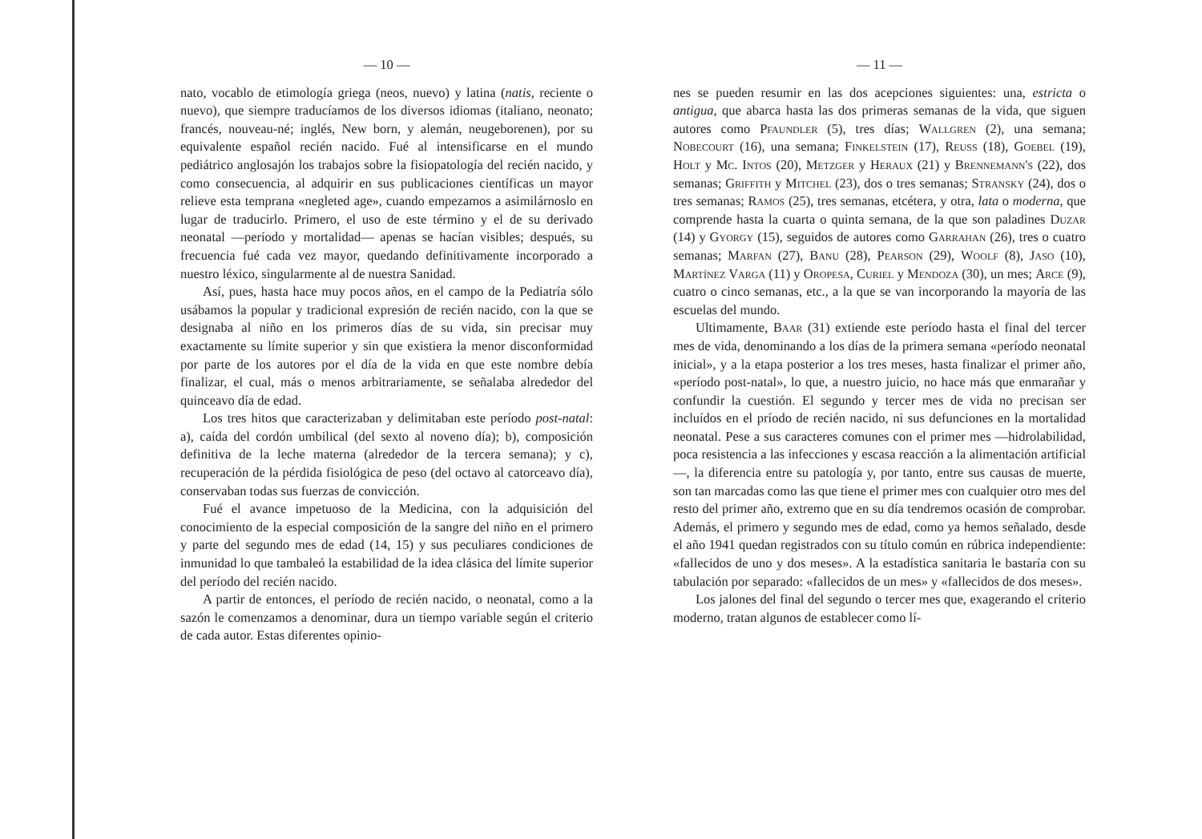— 10 —
nato, vocablo de etimología griega (neos, nuevo) y latina (natis, reciente o nuevo), que siempre traducíamos de los diversos idiomas (italiano, neonato; francés, nouveau-né; inglés, New born, y alemán, neugeborenen), por su equivalente español recién nacido. Fué al intensificarse en el mundo pediátrico anglosajón los trabajos sobre la fisiopatología del recién nacido, y como consecuencia, al adquirir en sus publicaciones científicas un mayor relieve esta temprana «negleted age», cuando empezamos a asimilárnoslo en lugar de traducirlo. Primero, el uso de este término y el de su derivado neonatal —período y mortalidad— apenas se hacían visibles; después, su frecuencia fué cada vez mayor, quedando definitivamente incorporado a nuestro léxico, singularmente al de nuestra Sanidad.
Así, pues, hasta hace muy pocos años, en el campo de la Pediatría sólo usábamos la popular y tradicional expresión de recién nacido, con la que se designaba al niño en los primeros días de su vida, sin precisar muy exactamente su límite superior y sin que existiera la menor disconformidad por parte de los autores por el día de la vida en que este nombre debía finalizar, el cual, más o menos arbitrariamente, se señalaba alrededor del quinceavo día de edad.
Los tres hitos que caracterizaban y delimitaban este período post-natal: a), caída del cordón umbilical (del sexto al noveno día); b), composición definitiva de la leche materna (alrededor de la tercera semana); y c), recuperación de la pérdida fisiológica de peso (del octavo al catorceavo día), conservaban todas sus fuerzas de convicción.
Fué el avance impetuoso de la Medicina, con la adquisición del conocimiento de la especial composición de la sangre del niño en el primero y parte del segundo mes de edad (14, 15) y sus peculiares condiciones de inmunidad lo que tambaleó la estabilidad de la idea clásica del límite superior del período del recién nacido.
A partir de entonces, el período de recién nacido, o neonatal, como a la sazón le comenzamos a denominar, dura un tiempo variable según el criterio de cada autor. Estas diferentes opinio-
— 11 —
nes se pueden resumir en las dos acepciones siguientes: una, estricta o antigua, que abarca hasta las dos primeras semanas de la vida, que siguen autores como Pfaundler (5), tres días; Wallgren (2), una semana; Nobecourt (16), una semana; Finkelstein (17), Reuss (18), Goebel (19), Holt y Mc. Intos (20), Metzger y Heraux (21) y Brennemann's (22), dos semanas; Griffith y Mitchel (23), dos o tres semanas; Stransky (24), dos o tres semanas; Ramos (25), tres semanas, etcétera, y otra, lata o moderna, que comprende hasta la cuarta o quinta semana, de la que son paladines Duzar (14) y Gyorgy (15), seguidos de autores como Garrahan (26), tres o cuatro semanas; Marfan (27), Banu (28), Pearson (29), Woolf (8), Jaso (10), Martínez Varga (11) y Oropesa, Curiel y Mendoza (30), un mes; Arce (9), cuatro o cinco semanas, etc., a la que se van incorporando la mayoría de las escuelas del mundo.
Ultimamente, Baar (31) extiende este período hasta el final del tercer mes de vida, denominando a los días de la primera semana «período neonatal inicial», y a la etapa posterior a los tres meses, hasta finalizar el primer año, «período post-natal», lo que, a nuestro juicio, no hace más que enmarañar y confundir la cuestión. El segundo y tercer mes de vida no precisan ser incluídos en el príodo de recién nacido, ni sus defunciones en la mortalidad neonatal. Pese a sus caracteres comunes con el primer mes —hidrolabilidad, poca resistencia a las infecciones y escasa reacción a la alimentación artificial—, la diferencia entre su patología y, por tanto, entre sus causas de muerte, son tan marcadas como las que tiene el primer mes con cualquier otro mes del resto del primer año, extremo que en su día tendremos ocasión de comprobar. Además, el primero y segundo mes de edad, como ya hemos señalado, desde el año 1941 quedan registrados con su título común en rúbrica independiente: «fallecidos de uno y dos meses». A la estadística sanitaria le bastaría con su tabulación por separado: «fallecidos de un mes» y «fallecidos de dos meses».
Los jalones del final del segundo o tercer mes que, exagerando el criterio moderno, tratan algunos de establecer como lí-